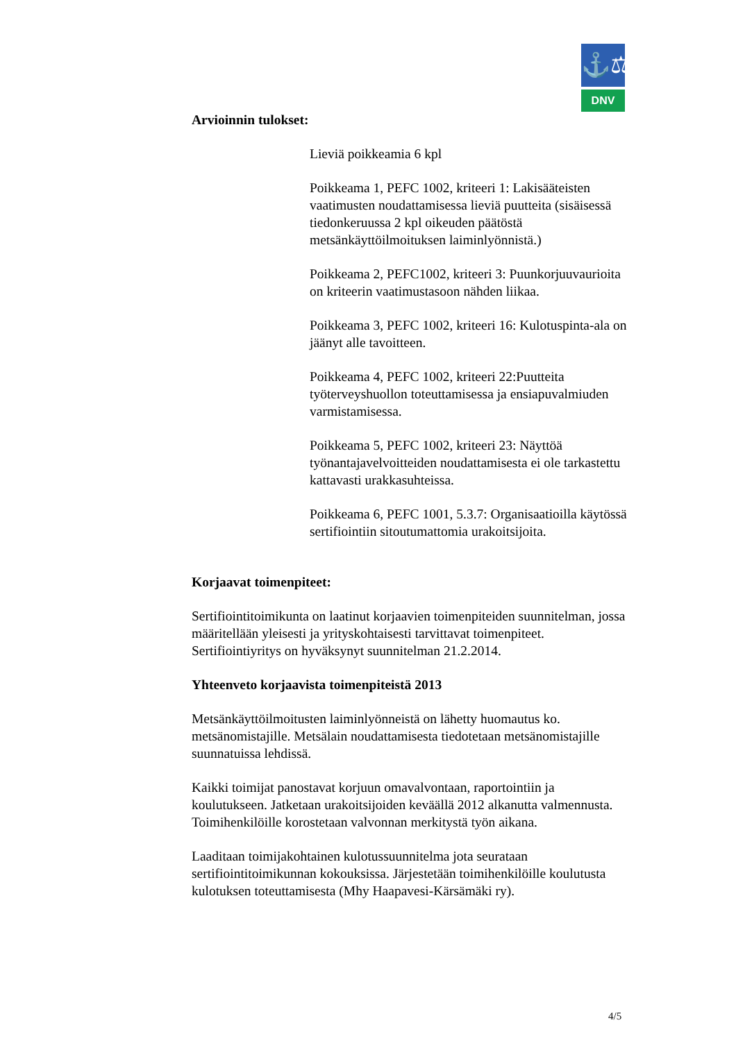⚓⚖
DNV
Arvioinnin tulokset:
Lieviä poikkeamia 6 kpl
Poikkeama 1, PEFC 1002, kriteeri 1: Lakisääteisten vaatimusten noudattamisessa lieviä puutteita (sisäisessä tiedonkeruussa 2 kpl oikeuden päätöstä metsänkäyttöilmoituksen laiminlyönnistä.)
Poikkeama 2, PEFC1002, kriteeri 3: Puunkorjuuvaurioita on kriteerin vaatimustasoon nähden liikaa.
Poikkeama 3, PEFC 1002, kriteeri 16: Kulotuspinta-ala on jäänyt alle tavoitteen.
Poikkeama 4, PEFC 1002, kriteeri 22:Puutteita työterveyshuollon toteuttamisessa ja ensiapuvalmiuden varmistamisessa.
Poikkeama 5, PEFC 1002, kriteeri 23: Näyttöä työnantajavelvoitteiden noudattamisesta ei ole tarkastettu kattavasti urakkasuhteissa.
Poikkeama 6, PEFC 1001, 5.3.7: Organisaatioilla käytössä sertifiointiin sitoutumattomia urakoitsijoita.
Korjaavat toimenpiteet:
Sertifiointitoimikunta on laatinut korjaavien toimenpiteiden suunnitelman, jossa määritellään yleisesti ja yrityskohtaisesti tarvittavat toimenpiteet. Sertifiointiyritys on hyväksynyt suunnitelman 21.2.2014.
Yhteenveto korjaavista toimenpiteistä 2013
Metsänkäyttöilmoitusten laiminlyönneistä on lähetty huomautus ko. metsänomistajille. Metsälain noudattamisesta tiedotetaan metsänomistajille suunnatuissa lehdissä.
Kaikki toimijat panostavat korjuun omavalvontaan, raportointiin ja koulutukseen. Jatketaan urakoitsijoiden keväällä 2012 alkanutta valmennusta. Toimihenkilöille korostetaan valvonnan merkitystä työn aikana.
Laaditaan toimijakohtainen kulotussuunnitelma jota seurataan sertifiointitoimikunnan kokouksissa. Järjestetään toimihenkilöille koulutusta kulotuksen toteuttamisesta (Mhy Haapavesi-Kärsämäki ry).
4/5